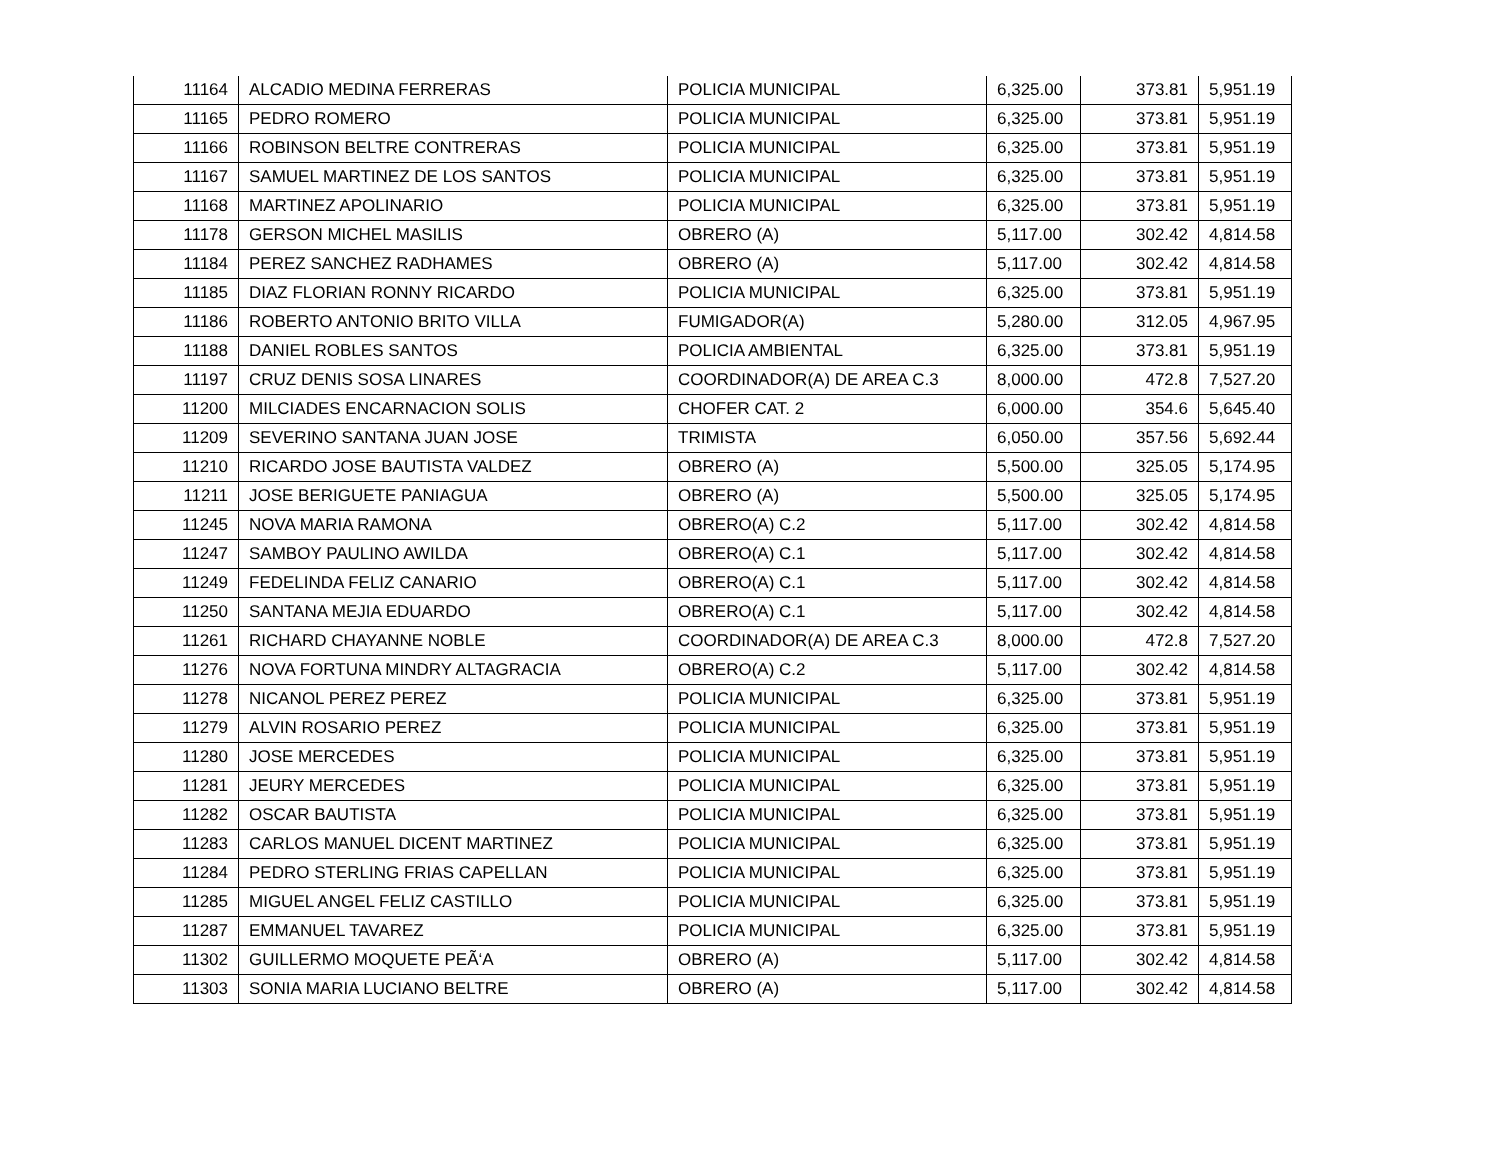| 11164 | ALCADIO MEDINA FERRERAS | POLICIA MUNICIPAL | 6,325.00 | 373.81 | 5,951.19 |
| 11165 | PEDRO ROMERO | POLICIA MUNICIPAL | 6,325.00 | 373.81 | 5,951.19 |
| 11166 | ROBINSON BELTRE CONTRERAS | POLICIA MUNICIPAL | 6,325.00 | 373.81 | 5,951.19 |
| 11167 | SAMUEL MARTINEZ DE LOS SANTOS | POLICIA MUNICIPAL | 6,325.00 | 373.81 | 5,951.19 |
| 11168 | MARTINEZ APOLINARIO | POLICIA MUNICIPAL | 6,325.00 | 373.81 | 5,951.19 |
| 11178 | GERSON MICHEL MASILIS | OBRERO (A) | 5,117.00 | 302.42 | 4,814.58 |
| 11184 | PEREZ SANCHEZ RADHAMES | OBRERO (A) | 5,117.00 | 302.42 | 4,814.58 |
| 11185 | DIAZ FLORIAN RONNY RICARDO | POLICIA MUNICIPAL | 6,325.00 | 373.81 | 5,951.19 |
| 11186 | ROBERTO ANTONIO BRITO VILLA | FUMIGADOR(A) | 5,280.00 | 312.05 | 4,967.95 |
| 11188 | DANIEL ROBLES SANTOS | POLICIA AMBIENTAL | 6,325.00 | 373.81 | 5,951.19 |
| 11197 | CRUZ DENIS SOSA LINARES | COORDINADOR(A) DE AREA C.3 | 8,000.00 | 472.8 | 7,527.20 |
| 11200 | MILCIADES ENCARNACION SOLIS | CHOFER CAT. 2 | 6,000.00 | 354.6 | 5,645.40 |
| 11209 | SEVERINO SANTANA JUAN JOSE | TRIMISTA | 6,050.00 | 357.56 | 5,692.44 |
| 11210 | RICARDO JOSE BAUTISTA VALDEZ | OBRERO (A) | 5,500.00 | 325.05 | 5,174.95 |
| 11211 | JOSE BERIGUETE PANIAGUA | OBRERO (A) | 5,500.00 | 325.05 | 5,174.95 |
| 11245 | NOVA MARIA RAMONA | OBRERO(A) C.2 | 5,117.00 | 302.42 | 4,814.58 |
| 11247 | SAMBOY PAULINO AWILDA | OBRERO(A) C.1 | 5,117.00 | 302.42 | 4,814.58 |
| 11249 | FEDELINDA FELIZ CANARIO | OBRERO(A) C.1 | 5,117.00 | 302.42 | 4,814.58 |
| 11250 | SANTANA MEJIA EDUARDO | OBRERO(A) C.1 | 5,117.00 | 302.42 | 4,814.58 |
| 11261 | RICHARD CHAYANNE NOBLE | COORDINADOR(A) DE AREA C.3 | 8,000.00 | 472.8 | 7,527.20 |
| 11276 | NOVA FORTUNA MINDRY ALTAGRACIA | OBRERO(A) C.2 | 5,117.00 | 302.42 | 4,814.58 |
| 11278 | NICANOL PEREZ PEREZ | POLICIA MUNICIPAL | 6,325.00 | 373.81 | 5,951.19 |
| 11279 | ALVIN ROSARIO PEREZ | POLICIA MUNICIPAL | 6,325.00 | 373.81 | 5,951.19 |
| 11280 | JOSE MERCEDES | POLICIA MUNICIPAL | 6,325.00 | 373.81 | 5,951.19 |
| 11281 | JEURY MERCEDES | POLICIA MUNICIPAL | 6,325.00 | 373.81 | 5,951.19 |
| 11282 | OSCAR BAUTISTA | POLICIA MUNICIPAL | 6,325.00 | 373.81 | 5,951.19 |
| 11283 | CARLOS MANUEL DICENT MARTINEZ | POLICIA MUNICIPAL | 6,325.00 | 373.81 | 5,951.19 |
| 11284 | PEDRO STERLING FRIAS CAPELLAN | POLICIA MUNICIPAL | 6,325.00 | 373.81 | 5,951.19 |
| 11285 | MIGUEL ANGEL FELIZ CASTILLO | POLICIA MUNICIPAL | 6,325.00 | 373.81 | 5,951.19 |
| 11287 | EMMANUEL TAVAREZ | POLICIA MUNICIPAL | 6,325.00 | 373.81 | 5,951.19 |
| 11302 | GUILLERMO MOQUETE PEÃ‘A | OBRERO (A) | 5,117.00 | 302.42 | 4,814.58 |
| 11303 | SONIA MARIA LUCIANO BELTRE | OBRERO (A) | 5,117.00 | 302.42 | 4,814.58 |